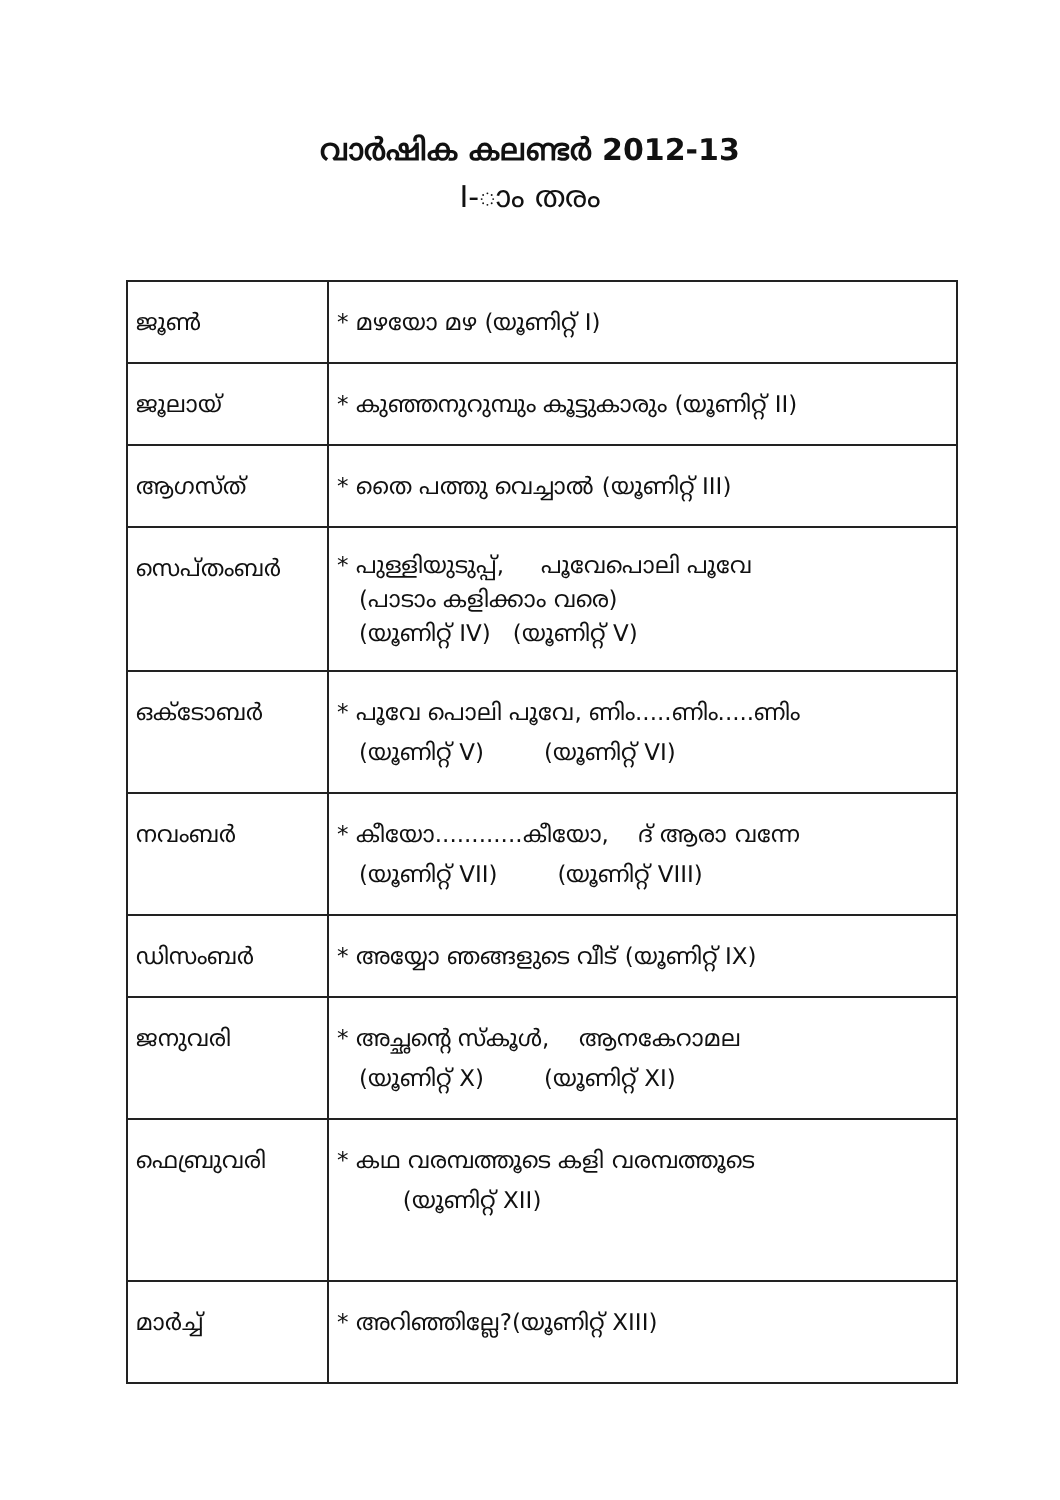വാർഷിക കലണ്ടർ 2012-13
I-ാം തരം
| ജൂൺ | * മഴയോ മഴ (യൂണിറ്റ് I) |
| ജൂലായ് | * കുഞ്ഞനുറുമ്പും കൂട്ടുകാരും (യൂണിറ്റ് II) |
| ആഗസ്ത് | * തൈ പത്തു വെച്ചാൽ (യൂണിറ്റ് III) |
| സെപ്തംബർ | * പുള്ളിയുടുപ്പ്, പൂവേപൊലി പൂവേ (പാടാം കളിക്കാം വരെ) (യൂണിറ്റ് IV) (യൂണിറ്റ് V) |
| ഒക്ടോബർ | * പൂവേ പൊലി പൂവേ, ണിം.....ണിം.....ണിം (യൂണിറ്റ് V) (യൂണിറ്റ് VI) |
| നവംബർ | * കീയോ............കീയോ, ദ് ആരാ വന്നേ (യൂണിറ്റ് VII) (യൂണിറ്റ് VIII) |
| ഡിസംബർ | * അയ്യോ ഞങ്ങളുടെ വീട് (യൂണിറ്റ് IX) |
| ജനുവരി | * അച്ഛന്റെ സ്കൂൾ, ആനകേറാമല (യൂണിറ്റ് X) (യൂണിറ്റ് XI) |
| ഫെബ്രുവരി | * കഥ വരമ്പത്തൂടെ കളി വരമ്പത്തൂടെ (യൂണിറ്റ് XII) |
| മാർച്ച് | * അറിഞ്ഞില്ലേ?(യൂണിറ്റ് XIII) |